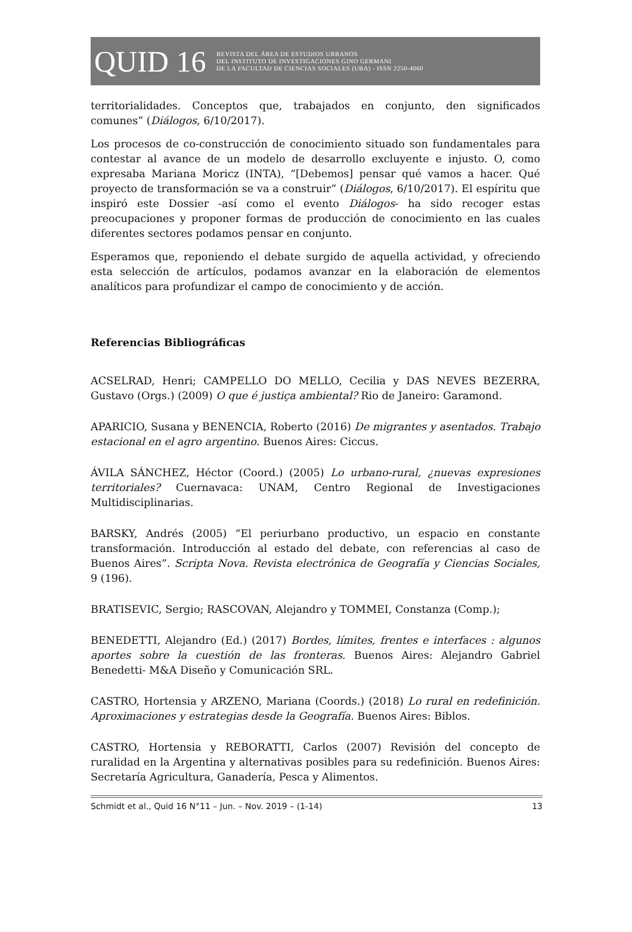QUID 16
REVISTA DEL ÁREA DE ESTUDIOS URBANOS
DEL INSTITUTO DE INVESTIGACIONES GINO GERMANI
DE LA FACULTAD DE CIENCIAS SOCIALES (UBA) - ISSN 2250-4060
territorialidades. Conceptos que, trabajados en conjunto, den significados comunes” (Diálogos, 6/10/2017).
Los procesos de co-construcción de conocimiento situado son fundamentales para contestar al avance de un modelo de desarrollo excluyente e injusto. O, como expresaba Mariana Moricz (INTA), “[Debemos] pensar qué vamos a hacer. Qué proyecto de transformación se va a construir” (Diálogos, 6/10/2017). El espíritu que inspiró este Dossier -así como el evento Diálogos- ha sido recoger estas preocupaciones y proponer formas de producción de conocimiento en las cuales diferentes sectores podamos pensar en conjunto.
Esperamos que, reponiendo el debate surgido de aquella actividad, y ofreciendo esta selección de artículos, podamos avanzar en la elaboración de elementos analíticos para profundizar el campo de conocimiento y de acción.
Referencias Bibliográficas
ACSELRAD, Henri; CAMPELLO DO MELLO, Cecilia y DAS NEVES BEZERRA, Gustavo (Orgs.) (2009) O que é justiça ambiental? Rio de Janeiro: Garamond.
APARICIO, Susana y BENENCIA, Roberto (2016) De migrantes y asentados. Trabajo estacional en el agro argentino. Buenos Aires: Ciccus.
ÁVILA SÁNCHEZ, Héctor (Coord.) (2005) Lo urbano-rural, ¿nuevas expresiones territoriales? Cuernavaca: UNAM, Centro Regional de Investigaciones Multidisciplinarias.
BARSKY, Andrés (2005) “El periurbano productivo, un espacio en constante transformación. Introducción al estado del debate, con referencias al caso de Buenos Aires”. Scripta Nova. Revista electrónica de Geografía y Ciencias Sociales, 9 (196).
BRATISEVIC, Sergio; RASCOVAN, Alejandro y TOMMEI, Constanza (Comp.);
BENEDETTI, Alejandro (Ed.) (2017) Bordes, límites, frentes e interfaces : algunos aportes sobre la cuestión de las fronteras. Buenos Aires: Alejandro Gabriel Benedetti- M&A Diseño y Comunicación SRL.
CASTRO, Hortensia y ARZENO, Mariana (Coords.) (2018) Lo rural en redefinición. Aproximaciones y estrategias desde la Geografía. Buenos Aires: Biblos.
CASTRO, Hortensia y REBORATTI, Carlos (2007) Revisión del concepto de ruralidad en la Argentina y alternativas posibles para su redefinición. Buenos Aires: Secretaría Agricultura, Ganadería, Pesca y Alimentos.
Schmidt et al., Quid 16 N°11 – Jun. – Nov. 2019 – (1-14) 13